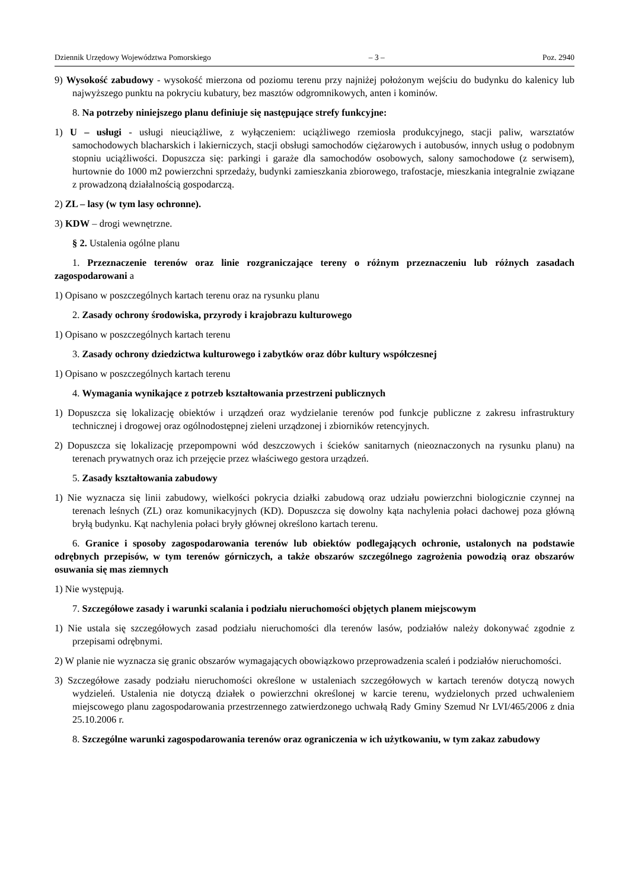Dziennik Urzędowy Województwa Pomorskiego – 3 – Poz. 2940
9) Wysokość zabudowy - wysokość mierzona od poziomu terenu przy najniżej położonym wejściu do budynku do kalenicy lub najwyższego punktu na pokryciu kubatury, bez masztów odgromnikowych, anten i kominów.
8. Na potrzeby niniejszego planu definiuje się następujące strefy funkcyjne:
1) U – usługi - usługi nieuciążliwe, z wyłączeniem: uciążliwego rzemiosła produkcyjnego, stacji paliw, warsztatów samochodowych blacharskich i lakierniczych, stacji obsługi samochodów ciężarowych i autobusów, innych usług o podobnym stopniu uciążliwości. Dopuszcza się: parkingi i garaże dla samochodów osobowych, salony samochodowe (z serwisem), hurtownie do 1000 m2 powierzchni sprzedaży, budynki zamieszkania zbiorowego, trafostacje, mieszkania integralnie związane z prowadzoną działalnością gospodarczą.
2) ZL – lasy (w tym lasy ochronne).
3) KDW – drogi wewnętrzne.
§ 2. Ustalenia ogólne planu
1. Przeznaczenie terenów oraz linie rozgraniczające tereny o różnym przeznaczeniu lub różnych zasadach zagospodarowani a
1) Opisano w poszczególnych kartach terenu oraz na rysunku planu
2. Zasady ochrony środowiska, przyrody i krajobrazu kulturowego
1) Opisano w poszczególnych kartach terenu
3. Zasady ochrony dziedzictwa kulturowego i zabytków oraz dóbr kultury współczesnej
1) Opisano w poszczególnych kartach terenu
4. Wymagania wynikające z potrzeb kształtowania przestrzeni publicznych
1) Dopuszcza się lokalizację obiektów i urządzeń oraz wydzielanie terenów pod funkcje publiczne z zakresu infrastruktury technicznej i drogowej oraz ogólnodostępnej zieleni urządzonej i zbiorników retencyjnych.
2) Dopuszcza się lokalizację przepompowni wód deszczowych i ścieków sanitarnych (nieoznaczonych na rysunku planu) na terenach prywatnych oraz ich przejęcie przez właściwego gestora urządzeń.
5. Zasady kształtowania zabudowy
1) Nie wyznacza się linii zabudowy, wielkości pokrycia działki zabudową oraz udziału powierzchni biologicznie czynnej na terenach leśnych (ZL) oraz komunikacyjnych (KD). Dopuszcza się dowolny kąta nachylenia połaci dachowej poza główną bryłą budynku. Kąt nachylenia połaci bryły głównej określono kartach terenu.
6. Granice i sposoby zagospodarowania terenów lub obiektów podlegających ochronie, ustalonych na podstawie odrębnych przepisów, w tym terenów górniczych, a także obszarów szczególnego zagrożenia powodzią oraz obszarów osuwania się mas ziemnych
1) Nie występują.
7. Szczegółowe zasady i warunki scalania i podziału nieruchomości objętych planem miejscowym
1) Nie ustala się szczegółowych zasad podziału nieruchomości dla terenów lasów, podziałów należy dokonywać zgodnie z przepisami odrębnymi.
2) W planie nie wyznacza się granic obszarów wymagających obowiązkowo przeprowadzenia scaleń i podziałów nieruchomości.
3) Szczegółowe zasady podziału nieruchomości określone w ustaleniach szczegółowych w kartach terenów dotyczą nowych wydzieleń. Ustalenia nie dotyczą działek o powierzchni określonej w karcie terenu, wydzielonych przed uchwaleniem miejscowego planu zagospodarowania przestrzennego zatwierdzonego uchwałą Rady Gminy Szemud Nr LVI/465/2006 z dnia 25.10.2006 r.
8. Szczególne warunki zagospodarowania terenów oraz ograniczenia w ich użytkowaniu, w tym zakaz zabudowy